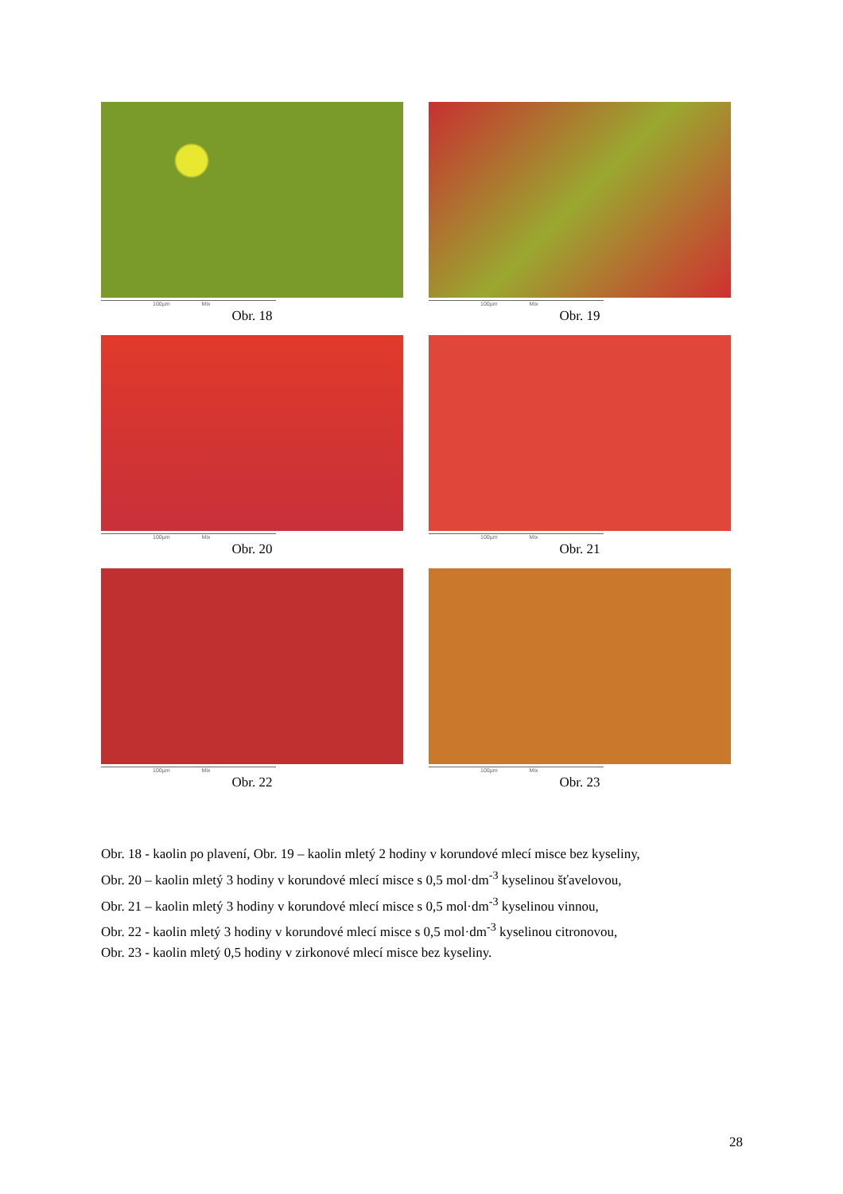100µm Mix
Obr. 18
100µm Mix
Obr. 19
100µm Mix
Obr. 20
100µm Mix
Obr. 21
100µm Mix
Obr. 22
100µm Mix
Obr. 23
Obr. 18 - kaolin po plavení, Obr. 19 – kaolin mletý 2 hodiny v korundové mlecí misce bez kyseliny,
Obr. 20 – kaolin mletý 3 hodiny v korundové mlecí misce s 0,5 mol·dm<sup>-3</sup> kyselinou šťavelovou,
Obr. 21 – kaolin mletý 3 hodiny v korundové mlecí misce s 0,5 mol·dm<sup>-3</sup> kyselinou vinnou,
Obr. 22 - kaolin mletý 3 hodiny v korundové mlecí misce s 0,5 mol·dm<sup>-3</sup> kyselinou citronovou,
Obr. 23 - kaolin mletý 0,5 hodiny v zirkonové mlecí misce bez kyseliny.
28